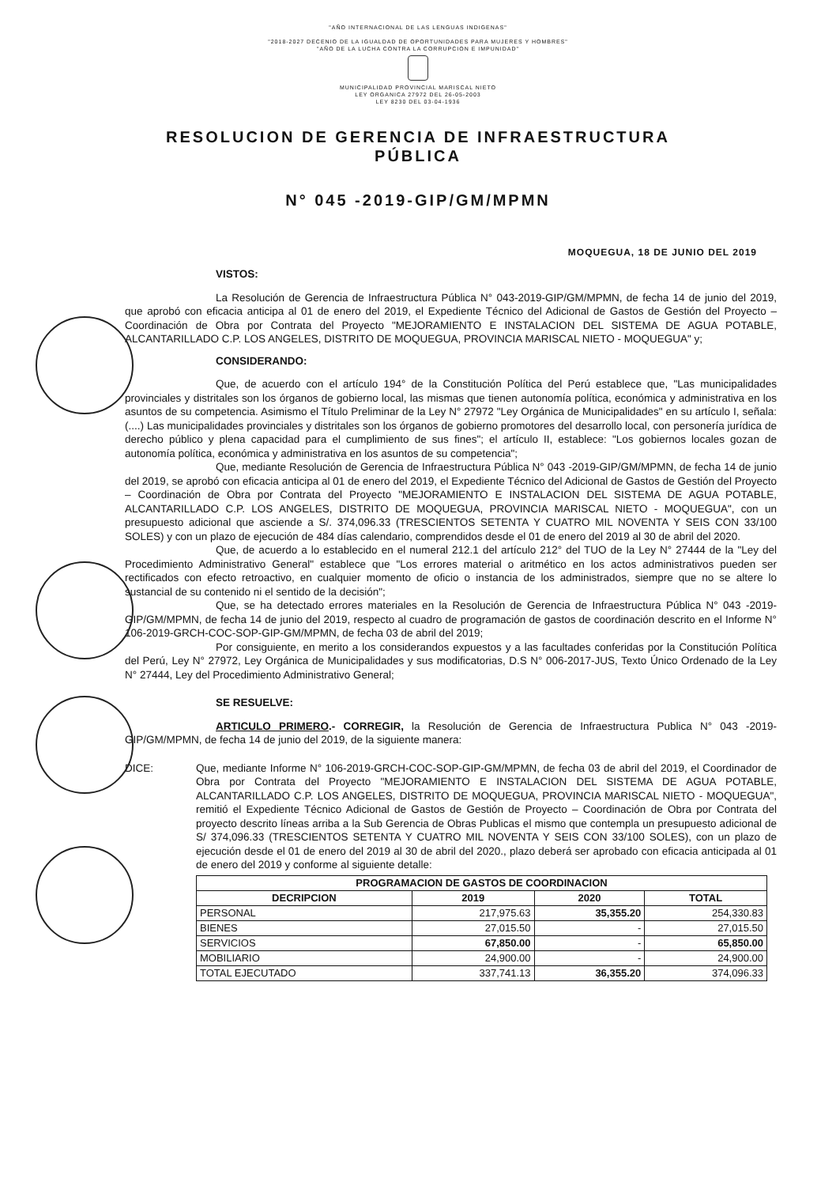"AÑO INTERNACIONAL DE LAS LENGUAS INDIGENAS"
"2018-2027 DECENIO DE LA IGUALDAD DE OPORTUNIDADES PARA MUJERES Y HOMBRES"
"AÑO DE LA LUCHA CONTRA LA CORRUPCION E IMPUNIDAD"
MUNICIPALIDAD PROVINCIAL MARISCAL NIETO
LEY ORGANICA 27972 DEL 26-05-2003
LEY 8230 DEL 03-04-1936
RESOLUCION DE GERENCIA DE INFRAESTRUCTURA
PÚBLICA
N° 045 -2019-GIP/GM/MPMN
MOQUEGUA, 18 DE JUNIO DEL 2019
VISTOS:
La Resolución de Gerencia de Infraestructura Pública N° 043-2019-GIP/GM/MPMN, de fecha 14 de junio del 2019, que aprobó con eficacia anticipa al 01 de enero del 2019, el Expediente Técnico del Adicional de Gastos de Gestión del Proyecto – Coordinación de Obra por Contrata del Proyecto "MEJORAMIENTO E INSTALACION DEL SISTEMA DE AGUA POTABLE, ALCANTARILLADO C.P. LOS ANGELES, DISTRITO DE MOQUEGUA, PROVINCIA MARISCAL NIETO - MOQUEGUA" y;
CONSIDERANDO:
Que, de acuerdo con el artículo 194° de la Constitución Política del Perú establece que, "Las municipalidades provinciales y distritales son los órganos de gobierno local, las mismas que tienen autonomía política, económica y administrativa en los asuntos de su competencia. Asimismo el Título Preliminar de la Ley N° 27972 "Ley Orgánica de Municipalidades" en su artículo I, señala: (....) Las municipalidades provinciales y distritales son los órganos de gobierno promotores del desarrollo local, con personería jurídica de derecho público y plena capacidad para el cumplimiento de sus fines"; el artículo II, establece: "Los gobiernos locales gozan de autonomía política, económica y administrativa en los asuntos de su competencia";
Que, mediante Resolución de Gerencia de Infraestructura Pública N° 043 -2019-GIP/GM/MPMN, de fecha 14 de junio del 2019, se aprobó con eficacia anticipa al 01 de enero del 2019, el Expediente Técnico del Adicional de Gastos de Gestión del Proyecto – Coordinación de Obra por Contrata del Proyecto "MEJORAMIENTO E INSTALACION DEL SISTEMA DE AGUA POTABLE, ALCANTARILLADO C.P. LOS ANGELES, DISTRITO DE MOQUEGUA, PROVINCIA MARISCAL NIETO - MOQUEGUA", con un presupuesto adicional que asciende a S/. 374,096.33 (TRESCIENTOS SETENTA Y CUATRO MIL NOVENTA Y SEIS CON 33/100 SOLES) y con un plazo de ejecución de 484 días calendario, comprendidos desde el 01 de enero del 2019 al 30 de abril del 2020.
Que, de acuerdo a lo establecido en el numeral 212.1 del artículo 212° del TUO de la Ley N° 27444 de la "Ley del Procedimiento Administrativo General" establece que "Los errores material o aritmético en los actos administrativos pueden ser rectificados con efecto retroactivo, en cualquier momento de oficio o instancia de los administrados, siempre que no se altere lo sustancial de su contenido ni el sentido de la decisión";
Que, se ha detectado errores materiales en la Resolución de Gerencia de Infraestructura Pública N° 043 -2019-GIP/GM/MPMN, de fecha 14 de junio del 2019, respecto al cuadro de programación de gastos de coordinación descrito en el Informe N° 106-2019-GRCH-COC-SOP-GIP-GM/MPMN, de fecha 03 de abril del 2019;
Por consiguiente, en merito a los considerandos expuestos y a las facultades conferidas por la Constitución Política del Perú, Ley N° 27972, Ley Orgánica de Municipalidades y sus modificatorias, D.S N° 006-2017-JUS, Texto Único Ordenado de la Ley N° 27444, Ley del Procedimiento Administrativo General;
SE RESUELVE:
ARTICULO PRIMERO.- CORREGIR, la Resolución de Gerencia de Infraestructura Publica N° 043 -2019-GIP/GM/MPMN, de fecha 14 de junio del 2019, de la siguiente manera:
DICE: Que, mediante Informe N° 106-2019-GRCH-COC-SOP-GIP-GM/MPMN, de fecha 03 de abril del 2019, el Coordinador de Obra por Contrata del Proyecto "MEJORAMIENTO E INSTALACION DEL SISTEMA DE AGUA POTABLE, ALCANTARILLADO C.P. LOS ANGELES, DISTRITO DE MOQUEGUA, PROVINCIA MARISCAL NIETO - MOQUEGUA", remitió el Expediente Técnico Adicional de Gastos de Gestión de Proyecto – Coordinación de Obra por Contrata del proyecto descrito líneas arriba a la Sub Gerencia de Obras Publicas el mismo que contempla un presupuesto adicional de S/ 374,096.33 (TRESCIENTOS SETENTA Y CUATRO MIL NOVENTA Y SEIS CON 33/100 SOLES), con un plazo de ejecución desde el 01 de enero del 2019 al 30 de abril del 2020., plazo deberá ser aprobado con eficacia anticipada al 01 de enero del 2019 y conforme al siguiente detalle:
| PROGRAMACION DE GASTOS DE COORDINACION | | | |
| --- | --- | --- | --- |
| DECRIPCION | 2019 | 2020 | TOTAL |
| PERSONAL | 217,975.63 | 35,355.20 | 254,330.83 |
| BIENES | 27,015.50 | - | 27,015.50 |
| SERVICIOS | 67,850.00 | - | 65,850.00 |
| MOBILIARIO | 24,900.00 | - | 24,900.00 |
| TOTAL EJECUTADO | 337,741.13 | 36,355.20 | 374,096.33 |